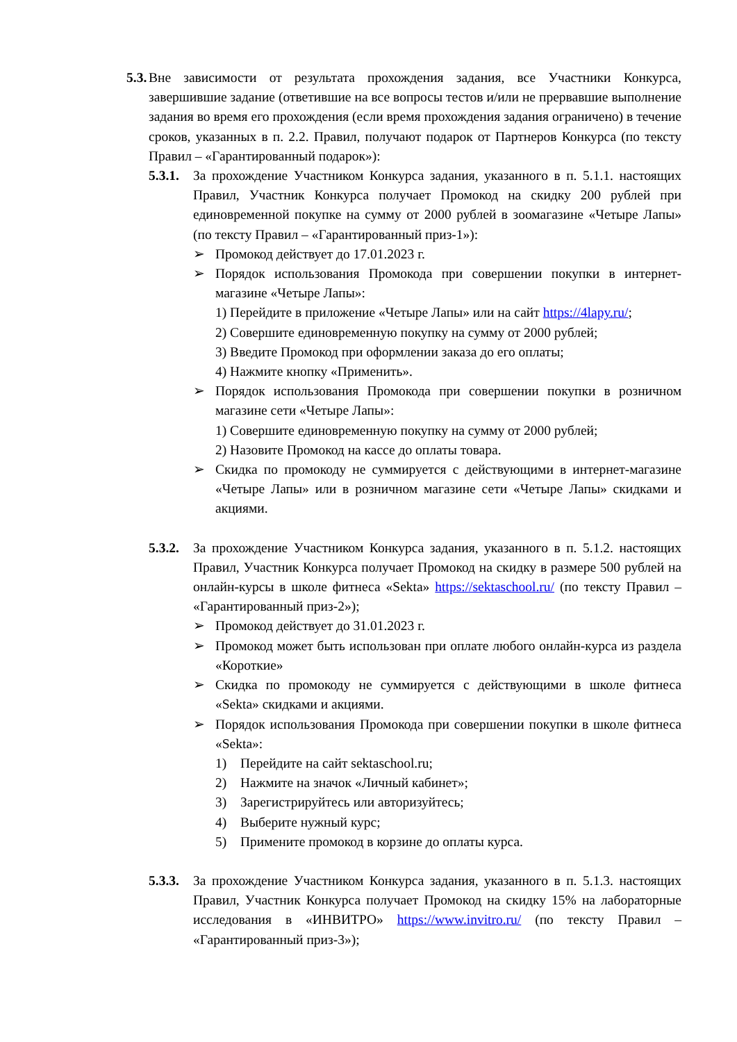5.3.
Вне зависимости от результата прохождения задания, все Участники Конкурса, завершившие задание (ответившие на все вопросы тестов и/или не прервавшие выполнение задания во время его прохождения (если время прохождения задания ограничено) в течение сроков, указанных в п. 2.2. Правил, получают подарок от Партнеров Конкурса (по тексту Правил – «Гарантированный подарок»):
5.3.1.
За прохождение Участником Конкурса задания, указанного в п. 5.1.1. настоящих Правил, Участник Конкурса получает Промокод на скидку 200 рублей при единовременной покупке на сумму от 2000 рублей в зоомагазине «Четыре Лапы» (по тексту Правил – «Гарантированный приз-1»):
➢ Промокод действует до 17.01.2023 г.
➢ Порядок использования Промокода при совершении покупки в интернет-магазине «Четыре Лапы»:
1) Перейдите в приложение «Четыре Лапы» или на сайт https://4lapy.ru/;
2) Совершите единовременную покупку на сумму от 2000 рублей;
3) Введите Промокод при оформлении заказа до его оплаты;
4) Нажмите кнопку «Применить».
➢ Порядок использования Промокода при совершении покупки в розничном магазине сети «Четыре Лапы»:
1) Совершите единовременную покупку на сумму от 2000 рублей;
2) Назовите Промокод на кассе до оплаты товара.
➢ Скидка по промокоду не суммируется с действующими в интернет-магазине «Четыре Лапы» или в розничном магазине сети «Четыре Лапы» скидками и акциями.
5.3.2.
За прохождение Участником Конкурса задания, указанного в п. 5.1.2. настоящих Правил, Участник Конкурса получает Промокод на скидку в размере 500 рублей на онлайн-курсы в школе фитнеса «Sekta» https://sektaschool.ru/ (по тексту Правил – «Гарантированный приз-2»);
➢ Промокод действует до 31.01.2023 г.
➢ Промокод может быть использован при оплате любого онлайн-курса из раздела «Короткие»
➢ Скидка по промокоду не суммируется с действующими в школе фитнеса «Sekta» скидками и акциями.
➢ Порядок использования Промокода при совершении покупки в школе фитнеса «Sekta»:
1) Перейдите на сайт sektaschool.ru;
2) Нажмите на значок «Личный кабинет»;
3) Зарегистрируйтесь или авторизуйтесь;
4) Выберите нужный курс;
5) Примените промокод в корзине до оплаты курса.
5.3.3.
За прохождение Участником Конкурса задания, указанного в п. 5.1.3. настоящих Правил, Участник Конкурса получает Промокод на скидку 15% на лабораторные исследования в «ИНВИТРО» https://www.invitro.ru/ (по тексту Правил – «Гарантированный приз-3»);